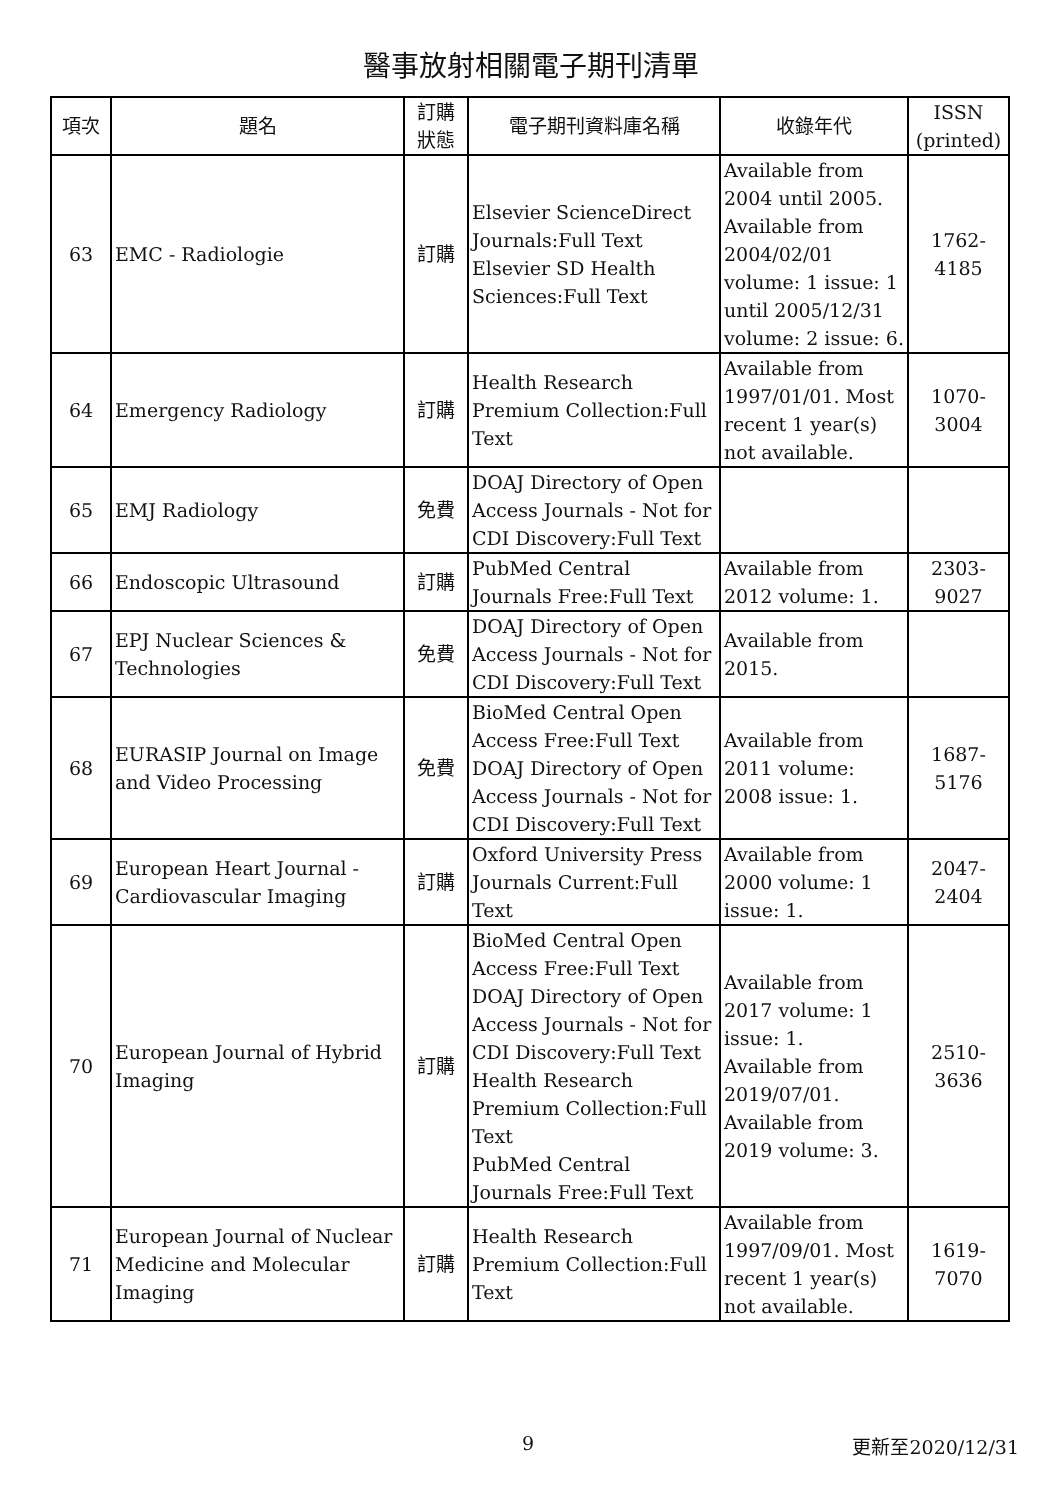醫事放射相關電子期刊清單
| 項次 | 題名 | 訂購 狀態 | 電子期刊資料庫名稱 | 收錄年代 | ISSN (printed) |
| --- | --- | --- | --- | --- | --- |
| 63 | EMC - Radiologie | 訂購 | Elsevier ScienceDirect Journals:Full Text Elsevier SD Health Sciences:Full Text | Available from 2004 until 2005. Available from 2004/02/01 volume: 1 issue: 1 until 2005/12/31 volume: 2 issue: 6. | 1762-4185 |
| 64 | Emergency Radiology | 訂購 | Health Research Premium Collection:Full Text | Available from 1997/01/01. Most recent 1 year(s) not available. | 1070-3004 |
| 65 | EMJ Radiology | 免費 | DOAJ Directory of Open Access Journals - Not for CDI Discovery:Full Text | | |
| 66 | Endoscopic Ultrasound | 訂購 | PubMed Central Journals Free:Full Text | Available from 2012 volume: 1. | 2303-9027 |
| 67 | EPJ Nuclear Sciences & Technologies | 免費 | DOAJ Directory of Open Access Journals - Not for CDI Discovery:Full Text | Available from 2015. | |
| 68 | EURASIP Journal on Image and Video Processing | 免費 | BioMed Central Open Access Free:Full Text DOAJ Directory of Open Access Journals - Not for CDI Discovery:Full Text | Available from 2011 volume: 2008 issue: 1. | 1687-5176 |
| 69 | European Heart Journal - Cardiovascular Imaging | 訂購 | Oxford University Press Journals Current:Full Text | Available from 2000 volume: 1 issue: 1. | 2047-2404 |
| 70 | European Journal of Hybrid Imaging | 訂購 | BioMed Central Open Access Free:Full Text DOAJ Directory of Open Access Journals - Not for CDI Discovery:Full Text Health Research Premium Collection:Full Text PubMed Central Journals Free:Full Text | Available from 2017 volume: 1 issue: 1. Available from 2019/07/01. Available from 2019 volume: 3. | 2510-3636 |
| 71 | European Journal of Nuclear Medicine and Molecular Imaging | 訂購 | Health Research Premium Collection:Full Text | Available from 1997/09/01. Most recent 1 year(s) not available. | 1619-7070 |
9 更新至2020/12/31